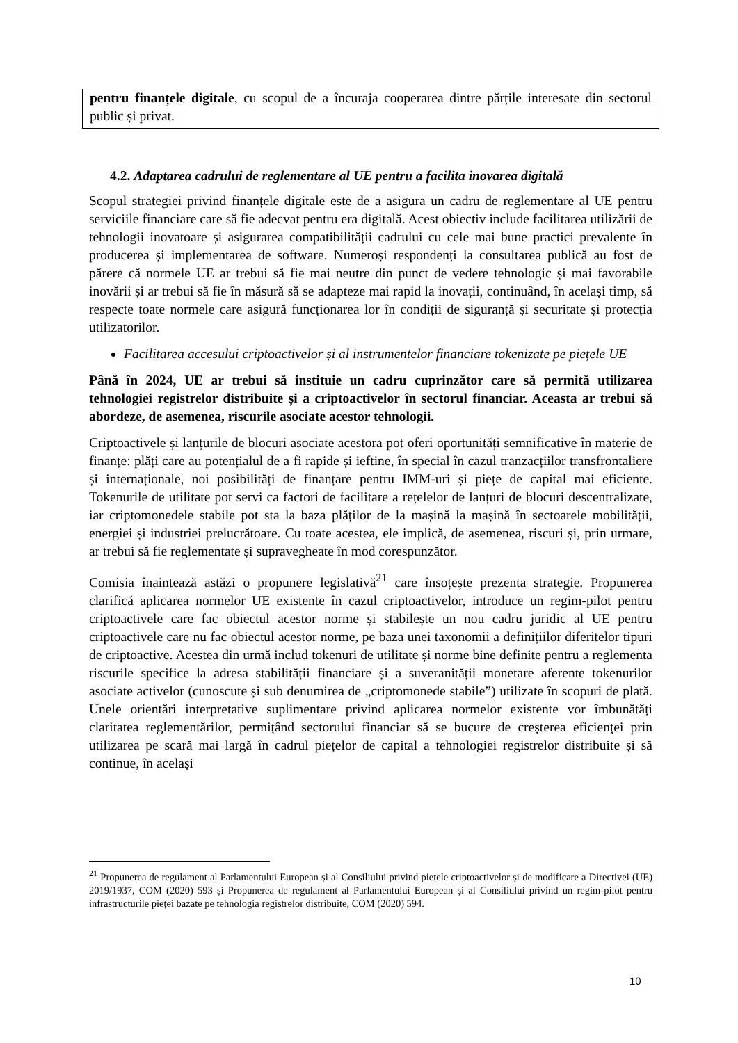pentru finanțele digitale, cu scopul de a încuraja cooperarea dintre părțile interesate din sectorul public și privat.
4.2. Adaptarea cadrului de reglementare al UE pentru a facilita inovarea digitală
Scopul strategiei privind finanțele digitale este de a asigura un cadru de reglementare al UE pentru serviciile financiare care să fie adecvat pentru era digitală. Acest obiectiv include facilitarea utilizării de tehnologii inovatoare și asigurarea compatibilității cadrului cu cele mai bune practici prevalente în producerea și implementarea de software. Numeroși respondenți la consultarea publică au fost de părere că normele UE ar trebui să fie mai neutre din punct de vedere tehnologic și mai favorabile inovării și ar trebui să fie în măsură să se adapteze mai rapid la inovații, continuând, în același timp, să respecte toate normele care asigură funcționarea lor în condiții de siguranță și securitate și protecția utilizatorilor.
Facilitarea accesului criptoactivelor și al instrumentelor financiare tokenizate pe piețele UE
Până în 2024, UE ar trebui să instituie un cadru cuprinzător care să permită utilizarea tehnologiei registrelor distribuite și a criptoactivelor în sectorul financiar. Aceasta ar trebui să abordeze, de asemenea, riscurile asociate acestor tehnologii.
Criptoactivele și lanțurile de blocuri asociate acestora pot oferi oportunități semnificative în materie de finanțe: plăți care au potențialul de a fi rapide și ieftine, în special în cazul tranzacțiilor transfrontaliere și internaționale, noi posibilități de finanțare pentru IMM-uri și piețe de capital mai eficiente. Tokenurile de utilitate pot servi ca factori de facilitare a rețelelor de lanțuri de blocuri descentralizate, iar criptomonedele stabile pot sta la baza plăților de la mașină la mașină în sectoarele mobilității, energiei și industriei prelucrătoare. Cu toate acestea, ele implică, de asemenea, riscuri și, prin urmare, ar trebui să fie reglementate și supravegheate în mod corespunzător.
Comisia înaintează astăzi o propunere legislativă<sup>21</sup> care însoțește prezenta strategie. Propunerea clarifică aplicarea normelor UE existente în cazul criptoactivelor, introduce un regim-pilot pentru criptoactivele care fac obiectul acestor norme și stabilește un nou cadru juridic al UE pentru criptoactivele care nu fac obiectul acestor norme, pe baza unei taxonomii a definițiilor diferitelor tipuri de criptoactive. Acestea din urmă includ tokenuri de utilitate și norme bine definite pentru a reglementa riscurile specifice la adresa stabilității financiare și a suveranității monetare aferente tokenurilor asociate activelor (cunoscute și sub denumirea de „criptomonede stabile”) utilizate în scopuri de plată. Unele orientări interpretative suplimentare privind aplicarea normelor existente vor îmbunătăți claritatea reglementărilor, permițând sectorului financiar să se bucure de creșterea eficienței prin utilizarea pe scară mai largă în cadrul piețelor de capital a tehnologiei registrelor distribuite și să continue, în același
<sup>21</sup> Propunerea de regulament al Parlamentului European și al Consiliului privind piețele criptoactivelor și de modificare a Directivei (UE) 2019/1937, COM (2020) 593 și Propunerea de regulament al Parlamentului European și al Consiliului privind un regim-pilot pentru infrastructurile pieței bazate pe tehnologia registrelor distribuite, COM (2020) 594.
10